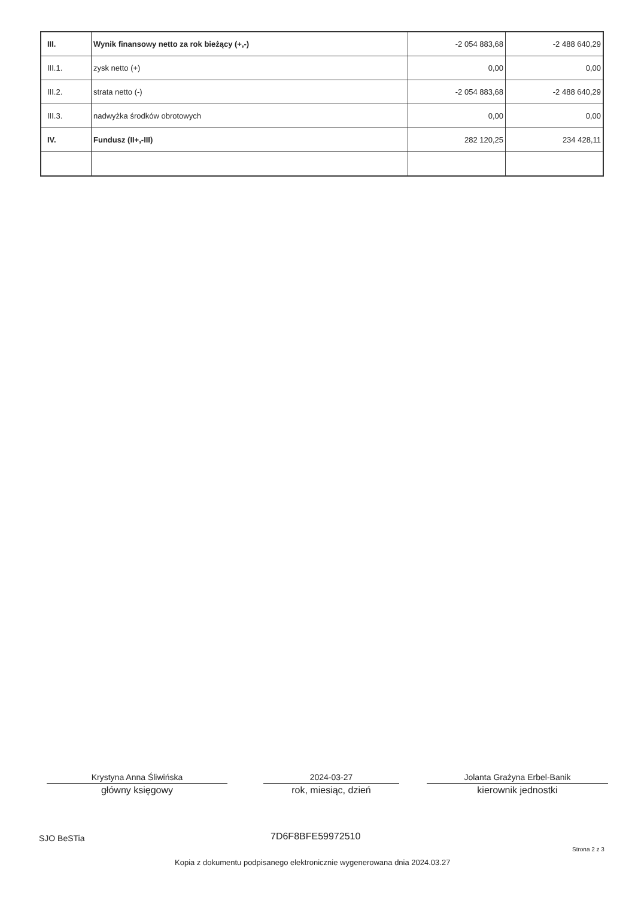| III. | Wynik finansowy netto za rok bieżący (+,-) | -2 054 883,68 | -2 488 640,29 |
| III.1. | zysk netto (+) | 0,00 | 0,00 |
| III.2. | strata netto (-) | -2 054 883,68 | -2 488 640,29 |
| III.3. | nadwyżka środków obrotowych | 0,00 | 0,00 |
| IV. | Fundusz (II+,-III) | 282 120,25 | 234 428,11 |
Krystyna Anna Śliwińska
główny księgowy
2024-03-27
rok, miesiąc, dzień
Jolanta Grażyna Erbel-Banik
kierownik jednostki
SJO BeSTia 7D6F8BFE59972510
Strona 2 z 3
Kopia z dokumentu podpisanego elektronicznie wygenerowana dnia 2024.03.27